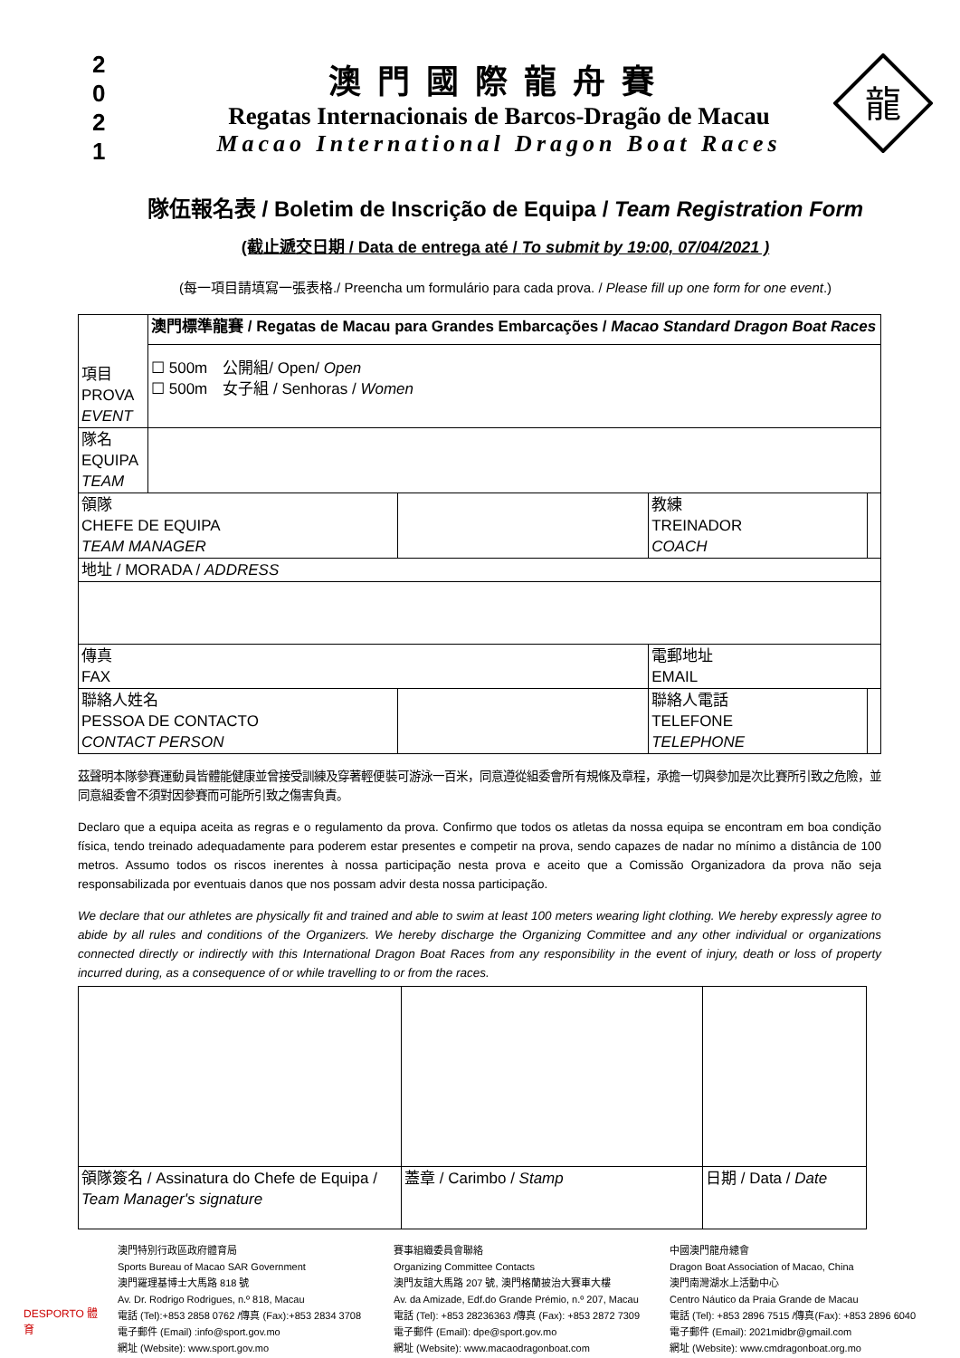2
0
2
1
澳門國際龍舟賽
Regatas Internacionais de Barcos-Dragão de Macau
Macao International Dragon Boat Races
龍
隊伍報名表 / Boletim de Inscrição de Equipa / Team Registration Form
(截止遞交日期 / Data de entrega até / To submit by 19:00, 07/04/2021 )
(每一項目請填寫一張表格./ Preencha um formulário para cada prova. / Please fill up one form for one event.)
| 項目 PROVA EVENT | 澳門標準龍賽 / Regatas de Macau para Grandes Embarcações / Macao Standard Dragon Boat Races | | | | |
| | ☐ 500m 公開組/ Open/ Open ☐ 500m 女子組 / Senhoras / Women | | | | |
| 隊名 EQUIPA TEAM | | | | | |
| 領隊 CHEFE DE EQUIPA TEAM MANAGER | | | 教練 TREINADOR COACH | | |
| 地址 / MORADA / ADDRESS | | | | | |
| 傳真 FAX | | | 電郵地址 EMAIL | | |
| 聯絡人姓名 PESSOA DE CONTACTO CONTACT PERSON | | | | 聯絡人電話 TELEFONE TELEPHONE | |
茲聲明本隊參賽運動員皆體能健康並曾接受訓練及穿著輕便裝可游泳一百米，同意遵從組委會所有規條及章程，承擔一切與參加是次比賽所引致之危險，並同意組委會不須對因參賽而可能所引致之傷害負責。
Declaro que a equipa aceita as regras e o regulamento da prova. Confirmo que todos os atletas da nossa equipa se encontram em boa condição física, tendo treinado adequadamente para poderem estar presentes e competir na prova, sendo capazes de nadar no mínimo a distância de 100 metros. Assumo todos os riscos inerentes à nossa participação nesta prova e aceito que a Comissão Organizadora da prova não seja responsabilizada por eventuais danos que nos possam advir desta nossa participação.
We declare that our athletes are physically fit and trained and able to swim at least 100 meters wearing light clothing. We hereby expressly agree to abide by all rules and conditions of the Organizers. We hereby discharge the Organizing Committee and any other individual or organizations connected directly or indirectly with this International Dragon Boat Races from any responsibility in the event of injury, death or loss of property incurred during, as a consequence of or while travelling to or from the races.
| 領隊簽名 / Assinatura do Chefe de Equipa / Team Manager's signature | 蓋章 / Carimbo / Stamp | 日期 / Data / Date |
DESPORTO 體育
澳門特別行政區政府體育局
Sports Bureau of Macao SAR Government
澳門羅理基博士大馬路 818 號
Av. Dr. Rodrigo Rodrigues, n.º 818, Macau
電話 (Tel):+853 2858 0762 /傳真 (Fax):+853 2834 3708
電子郵件 (Email) :info@sport.gov.mo
網址 (Website): www.sport.gov.mo
賽事組織委員會聯絡
Organizing Committee Contacts
澳門友誼大馬路 207 號, 澳門格蘭披治大賽車大樓
Av. da Amizade, Edf.do Grande Prémio, n.º 207, Macau
電話 (Tel): +853 28236363 /傳真 (Fax): +853 2872 7309
電子郵件 (Email): dpe@sport.gov.mo
網址 (Website): www.macaodragonboat.com
中國澳門龍舟總會
Dragon Boat Association of Macao, China
澳門南灣湖水上活動中心
Centro Náutico da Praia Grande de Macau
電話 (Tel): +853 2896 7515 /傳真(Fax): +853 2896 6040
電子郵件 (Email): 2021midbr@gmail.com
網址 (Website): www.cmdragonboat.org.mo